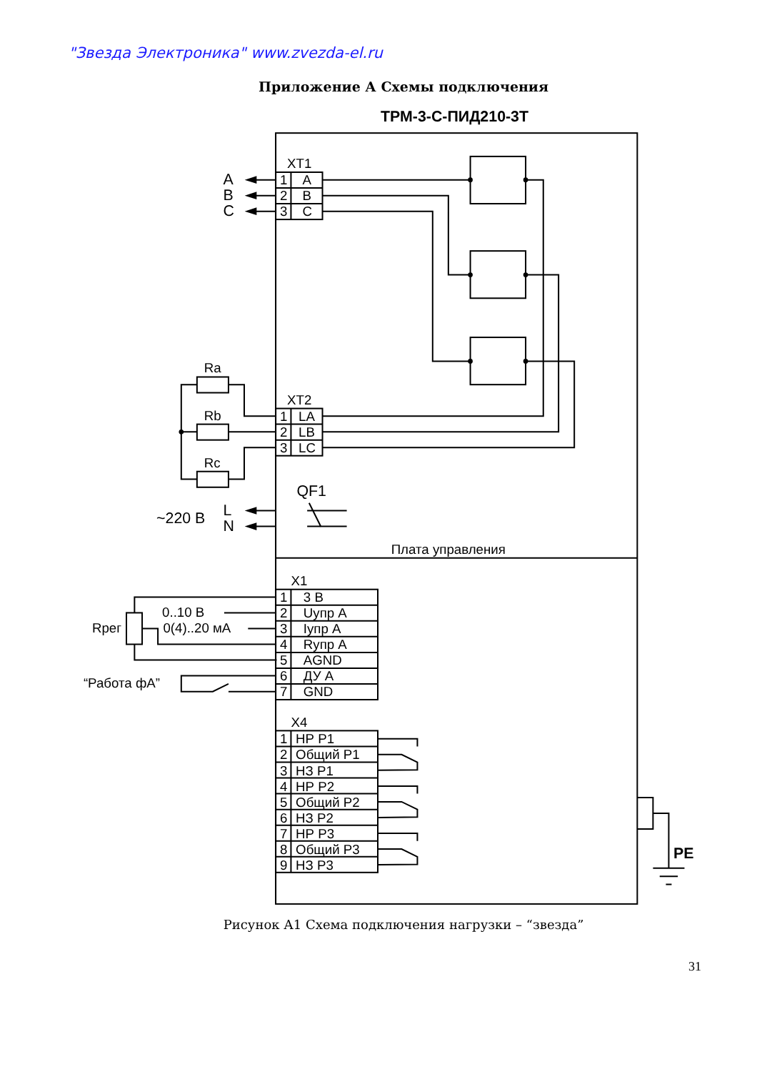"Звезда Электроника" www.zvezda-el.ru
Приложение А Схемы подключения
ТРМ-3-С-ПИД210-3Т
XT1
A
B
C
1
A
2
B
3
C
Ra
Rb
Rc
XT2
1
LA
2
LB
3
LC
QF1
~220 В
L
N
Плата управления
X1
1
3 В
2
Uупр А
3
Iупр А
4
Rупр А
5
AGND
6
ДУ А
7
GND
0..10 В
0(4)..20 мА
Rрег
“Работа фА”
X4
1
НР Р1
2
Общий Р1
3
НЗ Р1
4
НР Р2
5
Общий Р2
6
НЗ Р2
7
НР Р3
8
Общий Р3
9
НЗ Р3
PE
Рисунок А1 Схема подключения нагрузки – “звезда”
31